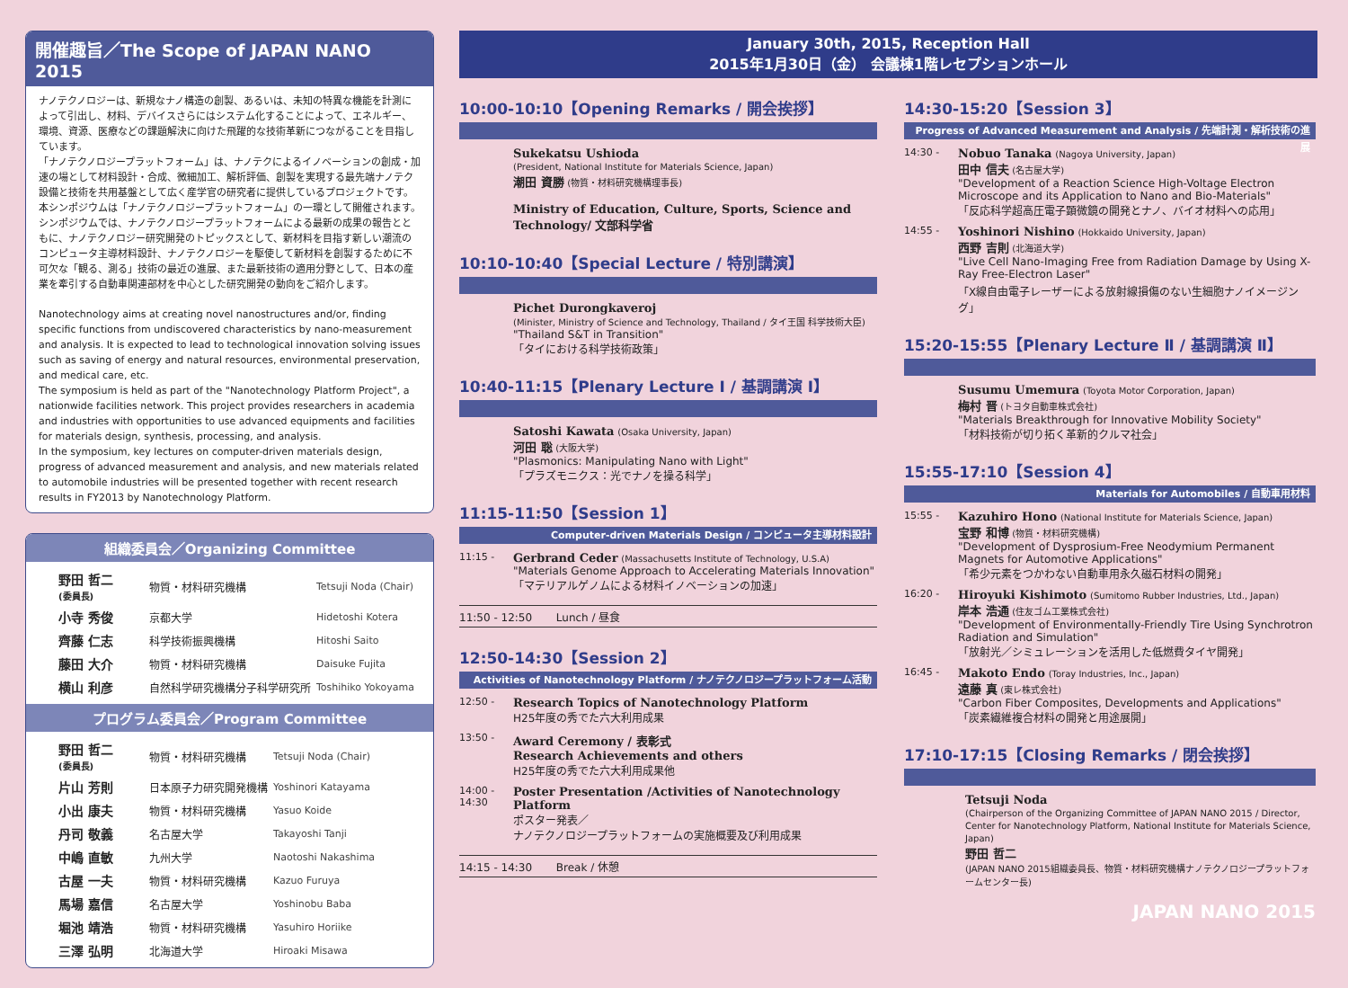開催趣旨／The Scope of JAPAN NANO 2015
ナノテクノロジーは、新規なナノ構造の創製、あるいは、未知の特異な機能を計測によって引出し、材料、デバイスさらにはシステム化することによって、エネルギー、環境、資源、医療などの課題解決に向けた飛躍的な技術革新につながることを目指しています。
「ナノテクノロジープラットフォーム」は、ナノテクによるイノベーションの創成・加速の場として材料設計・合成、微細加工、解析評価、創製を実現する最先端ナノテク設備と技術を共用基盤として広く産学官の研究者に提供しているプロジェクトです。
本シンポジウムは「ナノテクノロジープラットフォーム」の一環として開催されます。シンポジウムでは、ナノテクノロジープラットフォームによる最新の成果の報告とともに、ナノテクノロジー研究開発のトピックスとして、新材料を目指す新しい潮流のコンピュータ主導材料設計、ナノテクノロジーを駆使して新材料を創製するために不可欠な「観る、測る」技術の最近の進展、また最新技術の適用分野として、日本の産業を牽引する自動車関連部材を中心とした研究開発の動向をご紹介します。
Nanotechnology aims at creating novel nanostructures and/or, finding specific functions from undiscovered characteristics by nano-measurement and analysis. It is expected to lead to technological innovation solving issues such as saving of energy and natural resources, environmental preservation, and medical care, etc.
The symposium is held as part of the "Nanotechnology Platform Project", a nationwide facilities network. This project provides researchers in academia and industries with opportunities to use advanced equipments and facilities for materials design, synthesis, processing, and analysis.
In the symposium, key lectures on computer-driven materials design, progress of advanced measurement and analysis, and new materials related to automobile industries will be presented together with recent research results in FY2013 by Nanotechnology Platform.
組織委員会／Organizing Committee
| 野田 哲二 (委員長) | 物質・材料研究機構 | Tetsuji Noda (Chair) |
| 小寺 秀俊 | 京都大学 | Hidetoshi Kotera |
| 齊藤 仁志 | 科学技術振興機構 | Hitoshi Saito |
| 藤田 大介 | 物質・材料研究機構 | Daisuke Fujita |
| 横山 利彦 | 自然科学研究機構分子科学研究所 | Toshihiko Yokoyama |
プログラム委員会／Program Committee
| 野田 哲二 (委員長) | 物質・材料研究機構 | Tetsuji Noda (Chair) |
| 片山 芳則 | 日本原子力研究開発機構 | Yoshinori Katayama |
| 小出 康夫 | 物質・材料研究機構 | Yasuo Koide |
| 丹司 敬義 | 名古屋大学 | Takayoshi Tanji |
| 中嶋 直敏 | 九州大学 | Naotoshi Nakashima |
| 古屋 一夫 | 物質・材料研究機構 | Kazuo Furuya |
| 馬場 嘉信 | 名古屋大学 | Yoshinobu Baba |
| 堀池 靖浩 | 物質・材料研究機構 | Yasuhiro Horiike |
| 三澤 弘明 | 北海道大学 | Hiroaki Misawa |
January 30th, 2015, Reception Hall
2015年1月30日（金） 会議棟1階レセプションホール
10:00-10:10【Opening Remarks / 開会挨拶】
Sukekatsu Ushioda
(President, National Institute for Materials Science, Japan)
潮田 資勝 (物質・材料研究機構理事長)
Ministry of Education, Culture, Sports, Science and Technology/ 文部科学省
10:10-10:40【Special Lecture / 特別講演】
Pichet Durongkaveroj
(Minister, Ministry of Science and Technology, Thailand / タイ王国 科学技術大臣)
"Thailand S&T in Transition"
「タイにおける科学技術政策」
10:40-11:15【Plenary Lecture Ⅰ / 基調講演 Ⅰ】
Satoshi Kawata (Osaka University, Japan)
河田 聡 (大阪大学)
"Plasmonics: Manipulating Nano with Light"
「プラズモニクス：光でナノを操る科学」
11:15-11:50【Session 1】
Computer-driven Materials Design / コンピュータ主導材料設計
11:15 -
Gerbrand Ceder (Massachusetts Institute of Technology, U.S.A)
"Materials Genome Approach to Accelerating Materials Innovation"
「マテリアルゲノムによる材料イノベーションの加速」
11:50 - 12:50 Lunch / 昼食
12:50-14:30【Session 2】
Activities of Nanotechnology Platform / ナノテクノロジープラットフォーム活動
12:50 -
Research Topics of Nanotechnology Platform
H25年度の秀でた六大利用成果
13:50 -
Award Ceremony / 表彰式
Research Achievements and others
H25年度の秀でた六大利用成果他
14:00 - 14:30
Poster Presentation /Activities of Nanotechnology Platform
ポスター発表／
ナノテクノロジープラットフォームの実施概要及び利用成果
14:15 - 14:30 Break / 休憩
14:30-15:20【Session 3】
Progress of Advanced Measurement and Analysis / 先端計測・解析技術の進展
14:30 -
Nobuo Tanaka (Nagoya University, Japan)
田中 信夫 (名古屋大学)
"Development of a Reaction Science High-Voltage Electron Microscope and its Application to Nano and Bio-Materials"
「反応科学超高圧電子顕微鏡の開発とナノ、バイオ材料への応用」
14:55 -
Yoshinori Nishino (Hokkaido University, Japan)
西野 吉則 (北海道大学)
"Live Cell Nano-Imaging Free from Radiation Damage by Using X-Ray Free-Electron Laser"
「X線自由電子レーザーによる放射線損傷のない生細胞ナノイメージング」
15:20-15:55【Plenary Lecture Ⅱ / 基調講演 Ⅱ】
Susumu Umemura (Toyota Motor Corporation, Japan)
梅村 晋 (トヨタ自動車株式会社)
"Materials Breakthrough for Innovative Mobility Society"
「材料技術が切り拓く革新的クルマ社会」
15:55-17:10【Session 4】
Materials for Automobiles / 自動車用材料
15:55 -
Kazuhiro Hono (National Institute for Materials Science, Japan)
宝野 和博 (物質・材料研究機構)
"Development of Dysprosium-Free Neodymium Permanent Magnets for Automotive Applications"
「希少元素をつかわない自動車用永久磁石材料の開発」
16:20 -
Hiroyuki Kishimoto (Sumitomo Rubber Industries, Ltd., Japan)
岸本 浩通 (住友ゴム工業株式会社)
"Development of Environmentally-Friendly Tire Using Synchrotron Radiation and Simulation"
「放射光／シミュレーションを活用した低燃費タイヤ開発」
16:45 -
Makoto Endo (Toray Industries, Inc., Japan)
遠藤 真 (東レ株式会社)
"Carbon Fiber Composites, Developments and Applications"
「炭素繊維複合材料の開発と用途展開」
17:10-17:15【Closing Remarks / 閉会挨拶】
Tetsuji Noda
(Chairperson of the Organizing Committee of JAPAN NANO 2015 / Director, Center for Nanotechnology Platform, National Institute for Materials Science, Japan)
野田 哲二
(JAPAN NANO 2015組織委員長、物質・材料研究機構ナノテクノロジープラットフォームセンター長)
JAPAN NANO 2015